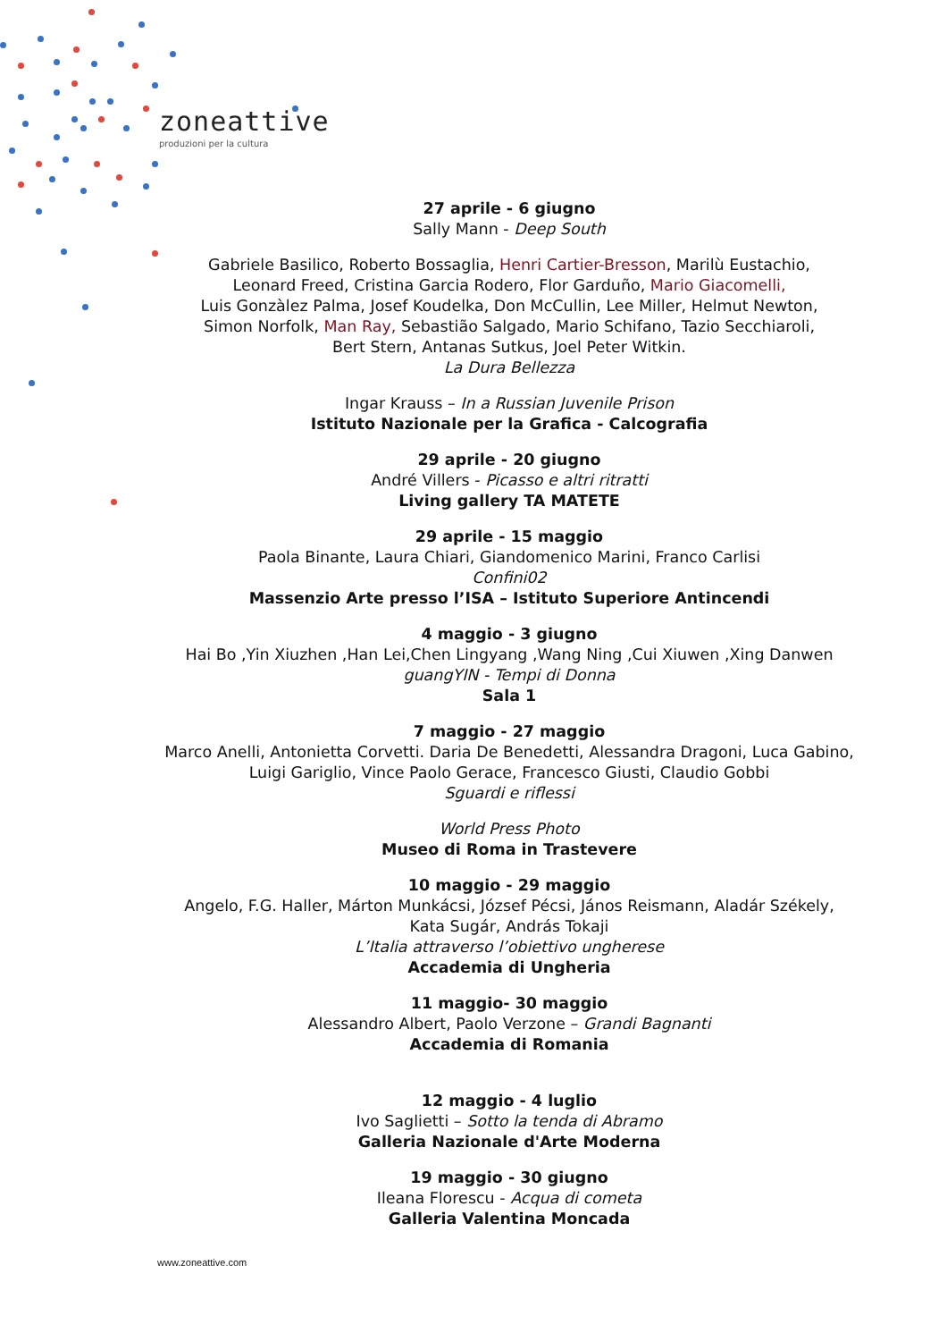zoneattive
produzioni per la cultura
27 aprile - 6 giugno
Sally Mann - Deep South
Gabriele Basilico, Roberto Bossaglia, Henri Cartier-Bresson, Marilù Eustachio,
Leonard Freed, Cristina Garcia Rodero, Flor Garduño, Mario Giacomelli,
Luis Gonzàlez Palma, Josef Koudelka, Don McCullin, Lee Miller, Helmut Newton,
Simon Norfolk, Man Ray, Sebastião Salgado, Mario Schifano, Tazio Secchiaroli,
Bert Stern, Antanas Sutkus, Joel Peter Witkin.
La Dura Bellezza
Ingar Krauss – In a Russian Juvenile Prison
Istituto Nazionale per la Grafica - Calcografia
29 aprile - 20 giugno
André Villers - Picasso e altri ritratti
Living gallery TA MATETE
29 aprile - 15 maggio
Paola Binante, Laura Chiari, Giandomenico Marini, Franco Carlisi
Confini02
Massenzio Arte presso l’ISA – Istituto Superiore Antincendi
4 maggio - 3 giugno
Hai Bo ,Yin Xiuzhen ,Han Lei,Chen Lingyang ,Wang Ning ,Cui Xiuwen ,Xing Danwen
guangYIN - Tempi di Donna
Sala 1
7 maggio - 27 maggio
Marco Anelli, Antonietta Corvetti. Daria De Benedetti, Alessandra Dragoni, Luca Gabino,
Luigi Gariglio, Vince Paolo Gerace, Francesco Giusti, Claudio Gobbi
Sguardi e riflessi
World Press Photo
Museo di Roma in Trastevere
10 maggio - 29 maggio
Angelo, F.G. Haller, Márton Munkácsi, József Pécsi, János Reismann, Aladár Székely,
Kata Sugár, András Tokaji
L’Italia attraverso l’obiettivo ungherese
Accademia di Ungheria
11 maggio- 30 maggio
Alessandro Albert, Paolo Verzone – Grandi Bagnanti
Accademia di Romania
12 maggio - 4 luglio
Ivo Saglietti – Sotto la tenda di Abramo
Galleria Nazionale d'Arte Moderna
19 maggio - 30 giugno
Ileana Florescu - Acqua di cometa
Galleria Valentina Moncada
www.zoneattive.com